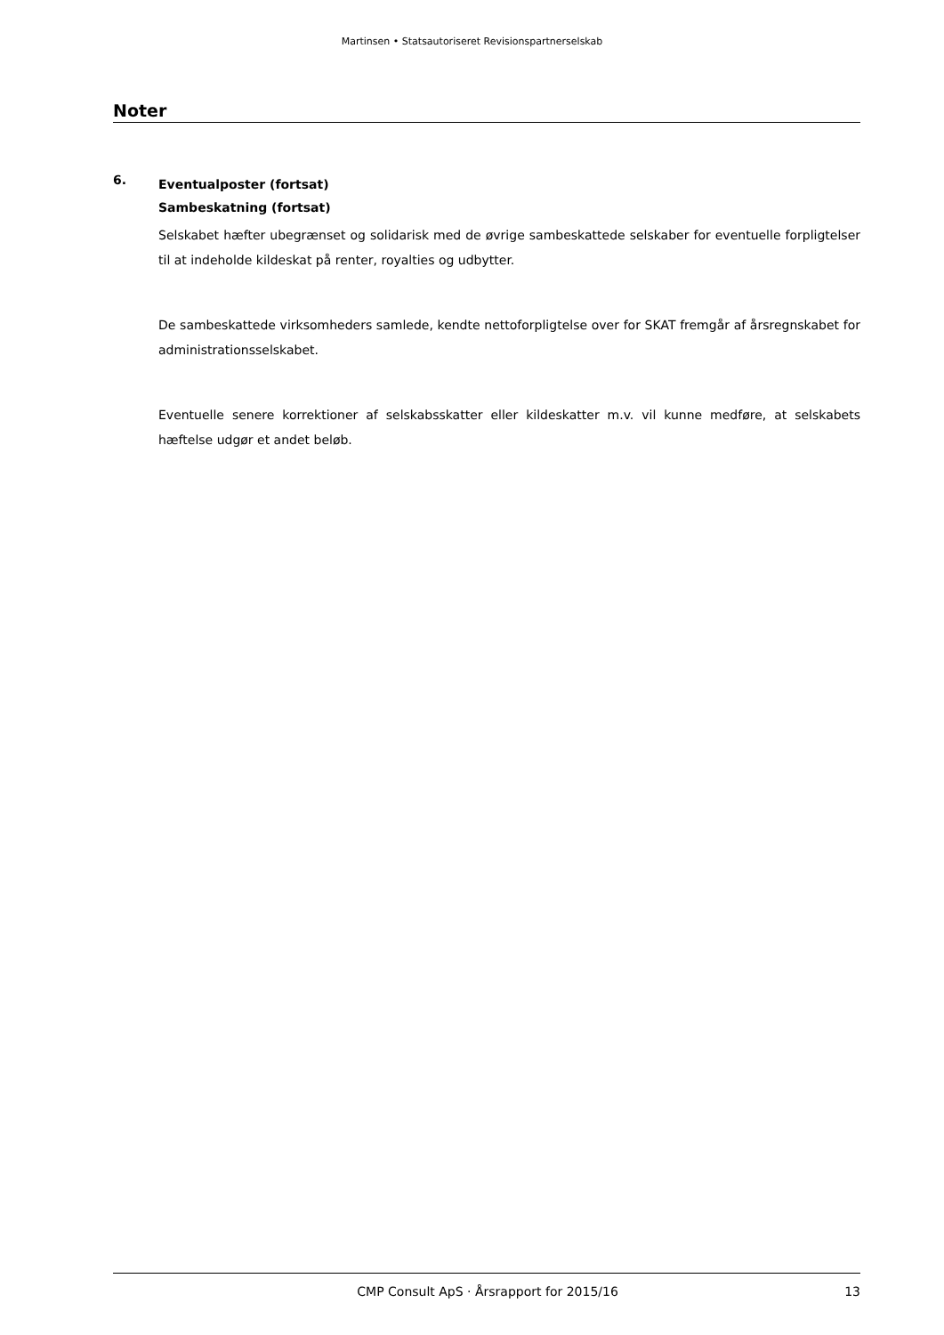Martinsen • Statsautoriseret Revisionspartnerselskab
Noter
6.
Eventualposter (fortsat)
Sambeskatning (fortsat)
Selskabet hæfter ubegrænset og solidarisk med de øvrige sambeskattede selskaber for eventuelle forpligtelser til at indeholde kildeskat på renter, royalties og udbytter.
De sambeskattede virksomheders samlede, kendte nettoforpligtelse over for SKAT fremgår af årsregnskabet for administrationsselskabet.
Eventuelle senere korrektioner af selskabsskatter eller kildeskatter m.v. vil kunne medføre, at selskabets hæftelse udgør et andet beløb.
CMP Consult ApS · Årsrapport for 2015/16 13